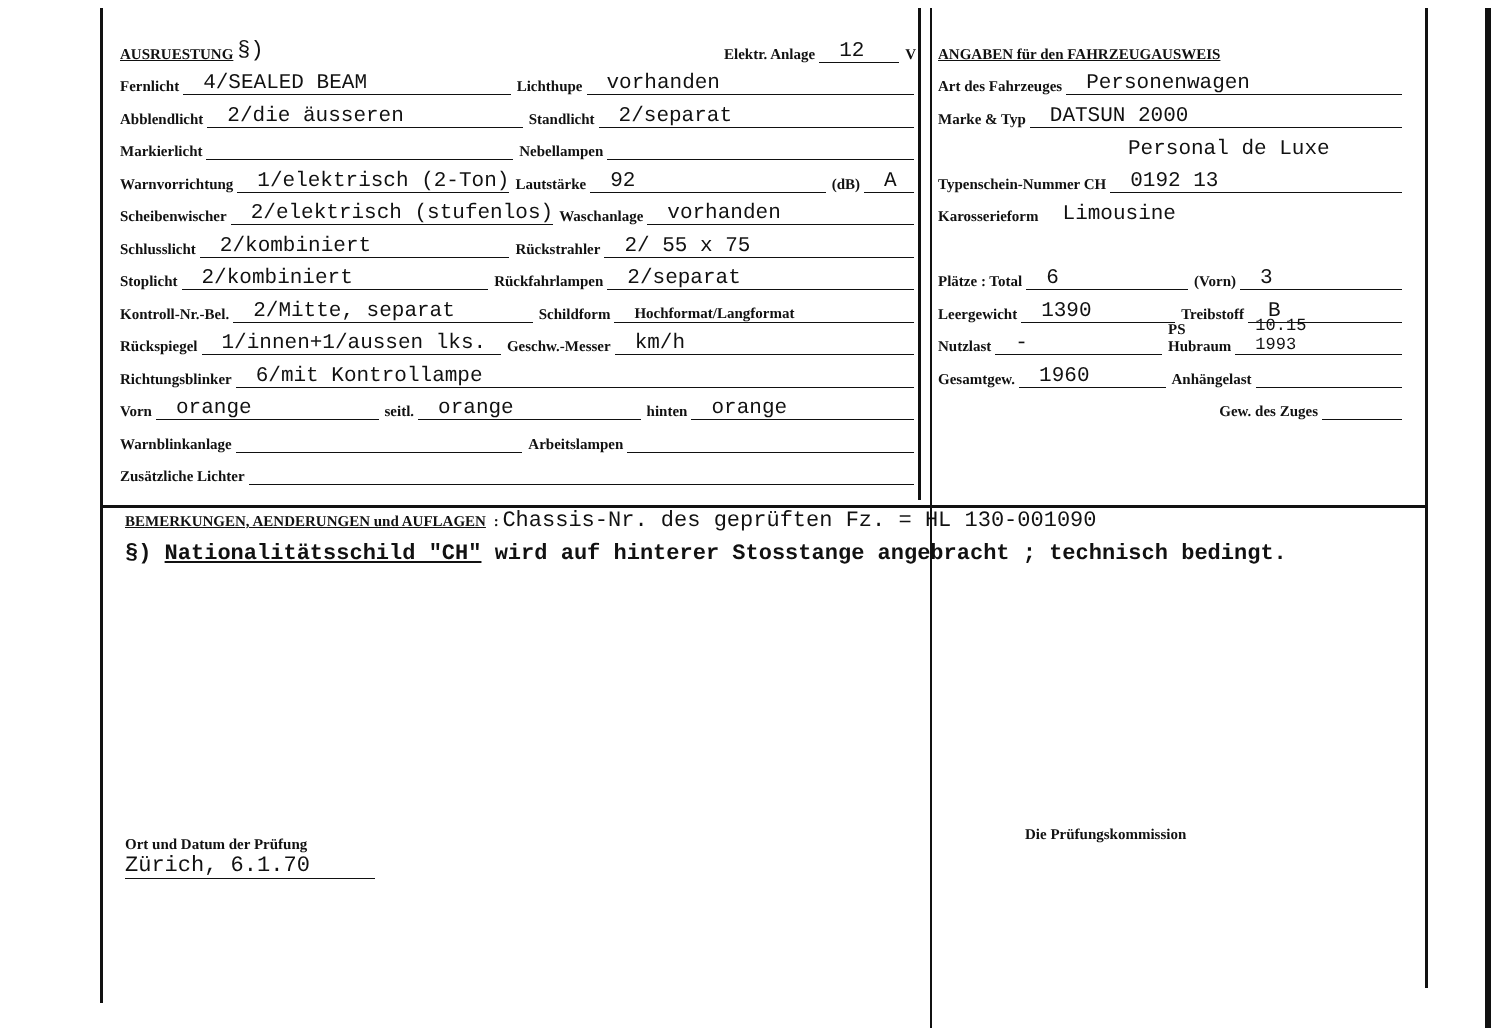AUSRUESTUNG §) Elektr. Anlage 12 V
Fernlicht 4/SEALED BEAM Lichthupe vorhanden
Abblendlicht 2/die äusseren Standlicht 2/separat
Markierlicht Nebellampen
Warnvorrichtung 1/elektrisch (2-Ton) Lautstärke 92 (dB) A
Scheibenwischer 2/elektrisch (stufenlos) Waschanlage vorhanden
Schlusslicht 2/kombiniert Rückstrahler 2/ 55 x 75
Stoplicht 2/kombiniert Rückfahrlampen 2/separat
Kontroll-Nr.-Bel. 2/Mitte, separat Schildform Hochformat/Langformat
Rückspiegel 1/innen+1/aussen lks. Geschw.-Messer km/h
Richtungsblinker 6/mit Kontrollampe
Vorn orange seitl. orange hinten orange
Warnblinkanlage Arbeitslampen
Zusätzliche Lichter
ANGABEN für den FAHRZEUGAUSWEIS
Art des Fahrzeuges Personenwagen
Marke & Typ DATSUN 2000
Personal de Luxe
Typenschein-Nummer CH 0192 13
Karosserieform Limousine
Plätze : Total 6 (Vorn) 3
Leergewicht 1390 Treibstoff B
Nutzlast - PS
Hubraum 10.15
1993
Gesamtgew. 1960 Anhängelast
Gew. des Zuges
BEMERKUNGEN, AENDERUNGEN und AUFLAGEN : Chassis-Nr. des geprüften Fz. = HL 130-001090
§) Nationalitätsschild "CH" wird auf hinterer Stosstange angebracht ; technisch bedingt.
Ort und Datum der Prüfung
Zürich, 6.1.70
Die Prüfungskommission